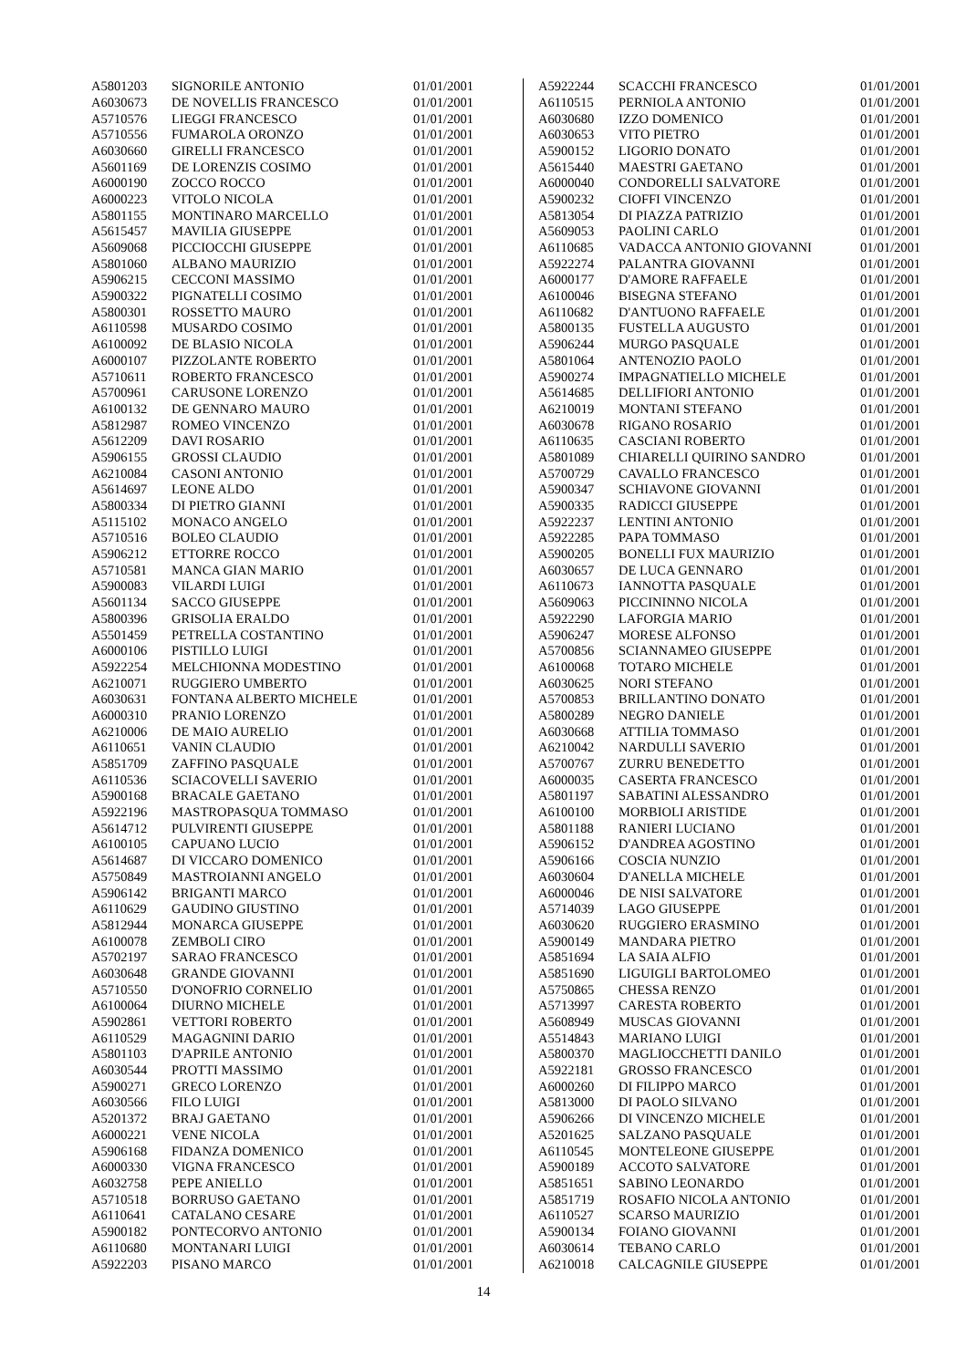| A5801203 | SIGNORILE ANTONIO | 01/01/2001 |
| A6030673 | DE NOVELLIS FRANCESCO | 01/01/2001 |
| A5710576 | LIEGGI FRANCESCO | 01/01/2001 |
| A5710556 | FUMAROLA ORONZO | 01/01/2001 |
| A6030660 | GIRELLI FRANCESCO | 01/01/2001 |
| A5601169 | DE LORENZIS COSIMO | 01/01/2001 |
| A6000190 | ZOCCO ROCCO | 01/01/2001 |
| A6000223 | VITOLO NICOLA | 01/01/2001 |
| A5801155 | MONTINARO MARCELLO | 01/01/2001 |
| A5615457 | MAVILIA GIUSEPPE | 01/01/2001 |
| A5609068 | PICCIOCCHI GIUSEPPE | 01/01/2001 |
| A5801060 | ALBANO MAURIZIO | 01/01/2001 |
| A5906215 | CECCONI MASSIMO | 01/01/2001 |
| A5900322 | PIGNATELLI COSIMO | 01/01/2001 |
| A5800301 | ROSSETTO MAURO | 01/01/2001 |
| A6110598 | MUSARDO COSIMO | 01/01/2001 |
| A6100092 | DE BLASIO NICOLA | 01/01/2001 |
| A6000107 | PIZZOLANTE ROBERTO | 01/01/2001 |
| A5710611 | ROBERTO FRANCESCO | 01/01/2001 |
| A5700961 | CARUSONE LORENZO | 01/01/2001 |
| A6100132 | DE GENNARO MAURO | 01/01/2001 |
| A5812987 | ROMEO VINCENZO | 01/01/2001 |
| A5612209 | DAVI ROSARIO | 01/01/2001 |
| A5906155 | GROSSI CLAUDIO | 01/01/2001 |
| A6210084 | CASONI ANTONIO | 01/01/2001 |
| A5614697 | LEONE ALDO | 01/01/2001 |
| A5800334 | DI PIETRO GIANNI | 01/01/2001 |
| A5115102 | MONACO ANGELO | 01/01/2001 |
| A5710516 | BOLEO CLAUDIO | 01/01/2001 |
| A5906212 | ETTORRE ROCCO | 01/01/2001 |
| A5710581 | MANCA GIAN MARIO | 01/01/2001 |
| A5900083 | VILARDI LUIGI | 01/01/2001 |
| A5601134 | SACCO GIUSEPPE | 01/01/2001 |
| A5800396 | GRISOLIA ERALDO | 01/01/2001 |
| A5501459 | PETRELLA COSTANTINO | 01/01/2001 |
| A6000106 | PISTILLO LUIGI | 01/01/2001 |
| A5922254 | MELCHIONNA MODESTINO | 01/01/2001 |
| A6210071 | RUGGIERO UMBERTO | 01/01/2001 |
| A6030631 | FONTANA ALBERTO MICHELE | 01/01/2001 |
| A6000310 | PRANIO LORENZO | 01/01/2001 |
| A6210006 | DE MAIO AURELIO | 01/01/2001 |
| A6110651 | VANIN CLAUDIO | 01/01/2001 |
| A5851709 | ZAFFINO PASQUALE | 01/01/2001 |
| A6110536 | SCIACOVELLI SAVERIO | 01/01/2001 |
| A5900168 | BRACALE GAETANO | 01/01/2001 |
| A5922196 | MASTROPASQUA TOMMASO | 01/01/2001 |
| A5614712 | PULVIRENTI GIUSEPPE | 01/01/2001 |
| A6100105 | CAPUANO LUCIO | 01/01/2001 |
| A5614687 | DI VICCARO DOMENICO | 01/01/2001 |
| A5750849 | MASTROIANNI ANGELO | 01/01/2001 |
| A5906142 | BRIGANTI MARCO | 01/01/2001 |
| A6110629 | GAUDINO GIUSTINO | 01/01/2001 |
| A5812944 | MONARCA GIUSEPPE | 01/01/2001 |
| A6100078 | ZEMBOLI CIRO | 01/01/2001 |
| A5702197 | SARAO FRANCESCO | 01/01/2001 |
| A6030648 | GRANDE GIOVANNI | 01/01/2001 |
| A5710550 | D'ONOFRIO CORNELIO | 01/01/2001 |
| A6100064 | DIURNO MICHELE | 01/01/2001 |
| A5902861 | VETTORI ROBERTO | 01/01/2001 |
| A6110529 | MAGAGNINI DARIO | 01/01/2001 |
| A5801103 | D'APRILE ANTONIO | 01/01/2001 |
| A6030544 | PROTTI MASSIMO | 01/01/2001 |
| A5900271 | GRECO LORENZO | 01/01/2001 |
| A6030566 | FILO LUIGI | 01/01/2001 |
| A5201372 | BRAJ GAETANO | 01/01/2001 |
| A6000221 | VENE NICOLA | 01/01/2001 |
| A5906168 | FIDANZA DOMENICO | 01/01/2001 |
| A6000330 | VIGNA FRANCESCO | 01/01/2001 |
| A6032758 | PEPE ANIELLO | 01/01/2001 |
| A5710518 | BORRUSO GAETANO | 01/01/2001 |
| A6110641 | CATALANO CESARE | 01/01/2001 |
| A5900182 | PONTECORVO ANTONIO | 01/01/2001 |
| A6110680 | MONTANARI LUIGI | 01/01/2001 |
| A5922203 | PISANO MARCO | 01/01/2001 |
| A5922244 | SCACCHI FRANCESCO | 01/01/2001 |
| A6110515 | PERNIOLA ANTONIO | 01/01/2001 |
| A6030680 | IZZO DOMENICO | 01/01/2001 |
| A6030653 | VITO PIETRO | 01/01/2001 |
| A5900152 | LIGORIO DONATO | 01/01/2001 |
| A5615440 | MAESTRI GAETANO | 01/01/2001 |
| A6000040 | CONDORELLI SALVATORE | 01/01/2001 |
| A5900232 | CIOFFI VINCENZO | 01/01/2001 |
| A5813054 | DI PIAZZA PATRIZIO | 01/01/2001 |
| A5609053 | PAOLINI CARLO | 01/01/2001 |
| A6110685 | VADACCA ANTONIO GIOVANNI | 01/01/2001 |
| A5922274 | PALANTRA GIOVANNI | 01/01/2001 |
| A6000177 | D'AMORE RAFFAELE | 01/01/2001 |
| A6100046 | BISEGNA STEFANO | 01/01/2001 |
| A6110682 | D'ANTUONO RAFFAELE | 01/01/2001 |
| A5800135 | FUSTELLA AUGUSTO | 01/01/2001 |
| A5906244 | MURGO PASQUALE | 01/01/2001 |
| A5801064 | ANTENOZIO PAOLO | 01/01/2001 |
| A5900274 | IMPAGNATIELLO MICHELE | 01/01/2001 |
| A5614685 | DELLIFIORI ANTONIO | 01/01/2001 |
| A6210019 | MONTANI STEFANO | 01/01/2001 |
| A6030678 | RIGANO ROSARIO | 01/01/2001 |
| A6110635 | CASCIANI ROBERTO | 01/01/2001 |
| A5801089 | CHIARELLI QUIRINO SANDRO | 01/01/2001 |
| A5700729 | CAVALLO FRANCESCO | 01/01/2001 |
| A5900347 | SCHIAVONE GIOVANNI | 01/01/2001 |
| A5900335 | RADICCI GIUSEPPE | 01/01/2001 |
| A5922237 | LENTINI ANTONIO | 01/01/2001 |
| A5922285 | PAPA TOMMASO | 01/01/2001 |
| A5900205 | BONELLI FUX MAURIZIO | 01/01/2001 |
| A6030657 | DE LUCA GENNARO | 01/01/2001 |
| A6110673 | IANNOTTA PASQUALE | 01/01/2001 |
| A5609063 | PICCININNO NICOLA | 01/01/2001 |
| A5922290 | LAFORGIA MARIO | 01/01/2001 |
| A5906247 | MORESE ALFONSO | 01/01/2001 |
| A5700856 | SCIANNAMEO GIUSEPPE | 01/01/2001 |
| A6100068 | TOTARO MICHELE | 01/01/2001 |
| A6030625 | NORI STEFANO | 01/01/2001 |
| A5700853 | BRILLANTINO DONATO | 01/01/2001 |
| A5800289 | NEGRO DANIELE | 01/01/2001 |
| A6030668 | ATTILIA TOMMASO | 01/01/2001 |
| A6210042 | NARDULLI SAVERIO | 01/01/2001 |
| A5700767 | ZURRU BENEDETTO | 01/01/2001 |
| A6000035 | CASERTA FRANCESCO | 01/01/2001 |
| A5801197 | SABATINI ALESSANDRO | 01/01/2001 |
| A6100100 | MORBIOLI ARISTIDE | 01/01/2001 |
| A5801188 | RANIERI LUCIANO | 01/01/2001 |
| A5906152 | D'ANDREA AGOSTINO | 01/01/2001 |
| A5906166 | COSCIA NUNZIO | 01/01/2001 |
| A6030604 | D'ANELLA MICHELE | 01/01/2001 |
| A6000046 | DE NISI SALVATORE | 01/01/2001 |
| A5714039 | LAGO GIUSEPPE | 01/01/2001 |
| A6030620 | RUGGIERO ERASMINO | 01/01/2001 |
| A5900149 | MANDARA PIETRO | 01/01/2001 |
| A5851694 | LA SAIA ALFIO | 01/01/2001 |
| A5851690 | LIGUIGLI BARTOLOMEO | 01/01/2001 |
| A5750865 | CHESSA RENZO | 01/01/2001 |
| A5713997 | CARESTA ROBERTO | 01/01/2001 |
| A5608949 | MUSCAS GIOVANNI | 01/01/2001 |
| A5514843 | MARIANO LUIGI | 01/01/2001 |
| A5800370 | MAGLIOCCHETTI DANILO | 01/01/2001 |
| A5922181 | GROSSO FRANCESCO | 01/01/2001 |
| A6000260 | DI FILIPPO MARCO | 01/01/2001 |
| A5813000 | DI PAOLO SILVANO | 01/01/2001 |
| A5906266 | DI VINCENZO MICHELE | 01/01/2001 |
| A5201625 | SALZANO PASQUALE | 01/01/2001 |
| A6110545 | MONTELEONE GIUSEPPE | 01/01/2001 |
| A5900189 | ACCOTO SALVATORE | 01/01/2001 |
| A5851651 | SABINO LEONARDO | 01/01/2001 |
| A5851719 | ROSAFIO NICOLA ANTONIO | 01/01/2001 |
| A6110527 | SCARSO MAURIZIO | 01/01/2001 |
| A5900134 | FOIANO GIOVANNI | 01/01/2001 |
| A6030614 | TEBANO CARLO | 01/01/2001 |
| A6210018 | CALCAGNILE GIUSEPPE | 01/01/2001 |
14